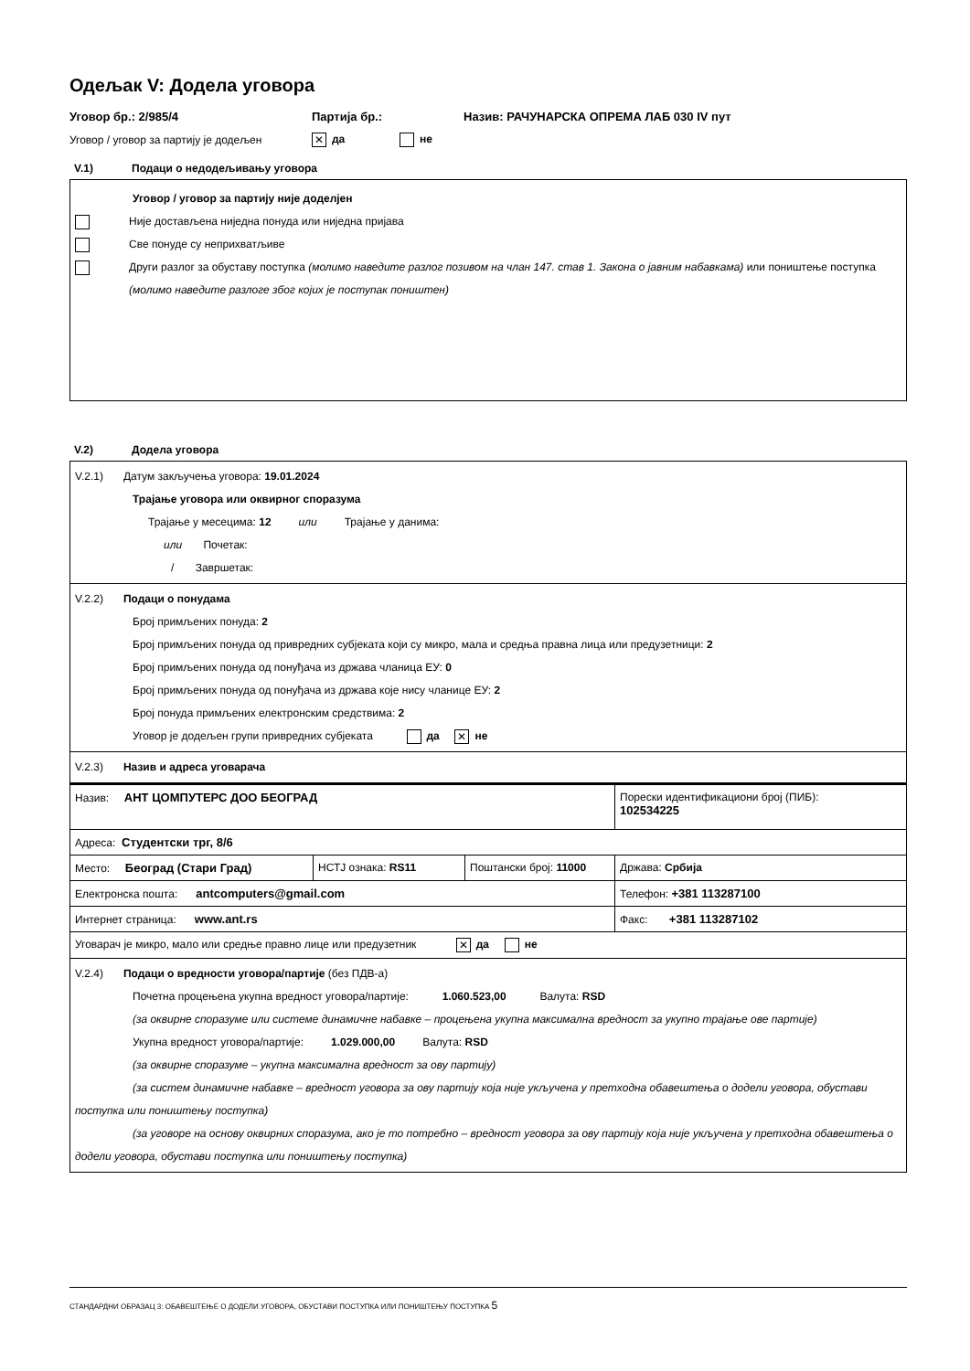Одељак V: Додела уговора
Уговор бр.: 2/985/4 Партија бр.: Назив: РАЧУНАРСКА ОПРЕМА ЛАБ 030 IV пут
Уговор / уговор за партију је додељен ✕ да не
V.1) Подаци о недодељивању уговора
Уговор / уговор за партију није доделјен
Није достављена ниједна понуда или ниједна пријава
Све понуде су неприхватљиве
Други разлог за обуставу поступка (молимо наведите разлог позивом на члан 147. став 1. Закона о јавним набавкама) или поништење поступка (молимо наведите разлоге због којих је поступак поништен)
V.2) Додела уговора
V.2.1) Датум закључења уговора: 19.01.2024
Трајање уговора или оквирног споразума
Трајање у месецима: 12 или Трајање у данима:
или Почетак:
/ Завршетак:
V.2.2) Подаци о понудама
Број примљених понуда: 2
Број примљених понуда од привредних субјеката који су микро, мала и средња правна лица или предузетници: 2
Број примљених понуда од понуђача из држава чланица ЕУ: 0
Број примљених понуда од понуђача из држава које нису чланице ЕУ: 2
Број понуда примљених електронским средствима: 2
Уговор је додељен групи привредних субјеката да ✕ не
V.2.3) Назив и адреса уговарача
| Назив: АНТ ЦОМПУТЕРС ДОО БЕОГРАД | | | Порески идентификациони број (ПИБ): 102534225 |
| Адреса: Студентски трг, 8/6 | | | |
| Место: Београд (Стари Град) | НСТЈ ознака: RS11 | Поштански број: 11000 | Држава: Србија |
| Електронска пошта: antcomputers@gmail.com | | | Телефон: +381 113287100 |
| Интернет страница: www.ant.rs | | | Факс: +381 113287102 |
| Уговарач је микро, мало или средње правно лице или предузетник ✕ да не | | | |
V.2.4) Подаци о вредности уговора/партије (без ПДВ-а)
Почетна процењена укупна вредност уговора/партије: 1.060.523,00 Валута: RSD
(за оквирне споразуме или системе динамичне набавке – процењена укупна максимална вредност за укупно трајање ове партије)
Укупна вредност уговора/партије: 1.029.000,00 Валута: RSD
(за оквирне споразуме – укупна максимална вредност за ову партију)
(за систем динамичне набавке – вредност уговора за ову партију која није укључена у претходна обавештења о додели уговора, обустави поступка или поништењу поступка)
(за уговоре на основу оквирних споразума, ако је то потребно – вредност уговора за ову партију која није укључена у претходна обавештења о додели уговора, обустави поступка или поништењу поступка)
СТАНДАРДНИ ОБРАЗАЦ 3: ОБАВЕШТЕЊЕ О ДОДЕЛИ УГОВОРА, ОБУСТАВИ ПОСТУПКА ИЛИ ПОНИШТЕЊУ ПОСТУПКА 5